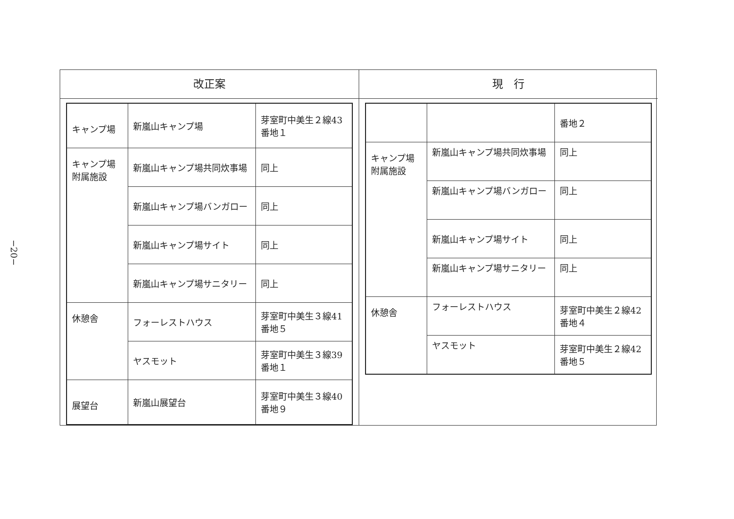−20−
改正案
| キャンプ場 | 新嵐山キャンプ場 | 芽室町中美生２線43番地１ |
| キャンプ場附属施設 | 新嵐山キャンプ場共同炊事場 | 同上 |
| | 新嵐山キャンプ場バンガロー | 同上 |
| | 新嵐山キャンプ場サイト | 同上 |
| | 新嵐山キャンプ場サニタリー | 同上 |
| 休憩舎 | フォーレストハウス | 芽室町中美生３線41番地５ |
| | ヤスモット | 芽室町中美生３線39番地１ |
| 展望台 | 新嵐山展望台 | 芽室町中美生３線40番地９ |
現　行
| | | 番地２ |
| キャンプ場附属施設 | 新嵐山キャンプ場共同炊事場 | 同上 |
| | 新嵐山キャンプ場バンガロー | 同上 |
| | 新嵐山キャンプ場サイト | 同上 |
| | 新嵐山キャンプ場サニタリー | 同上 |
| 休憩舎 | フォーレストハウス | 芽室町中美生２線42番地４ |
| | ヤスモット | 芽室町中美生２線42番地５ |